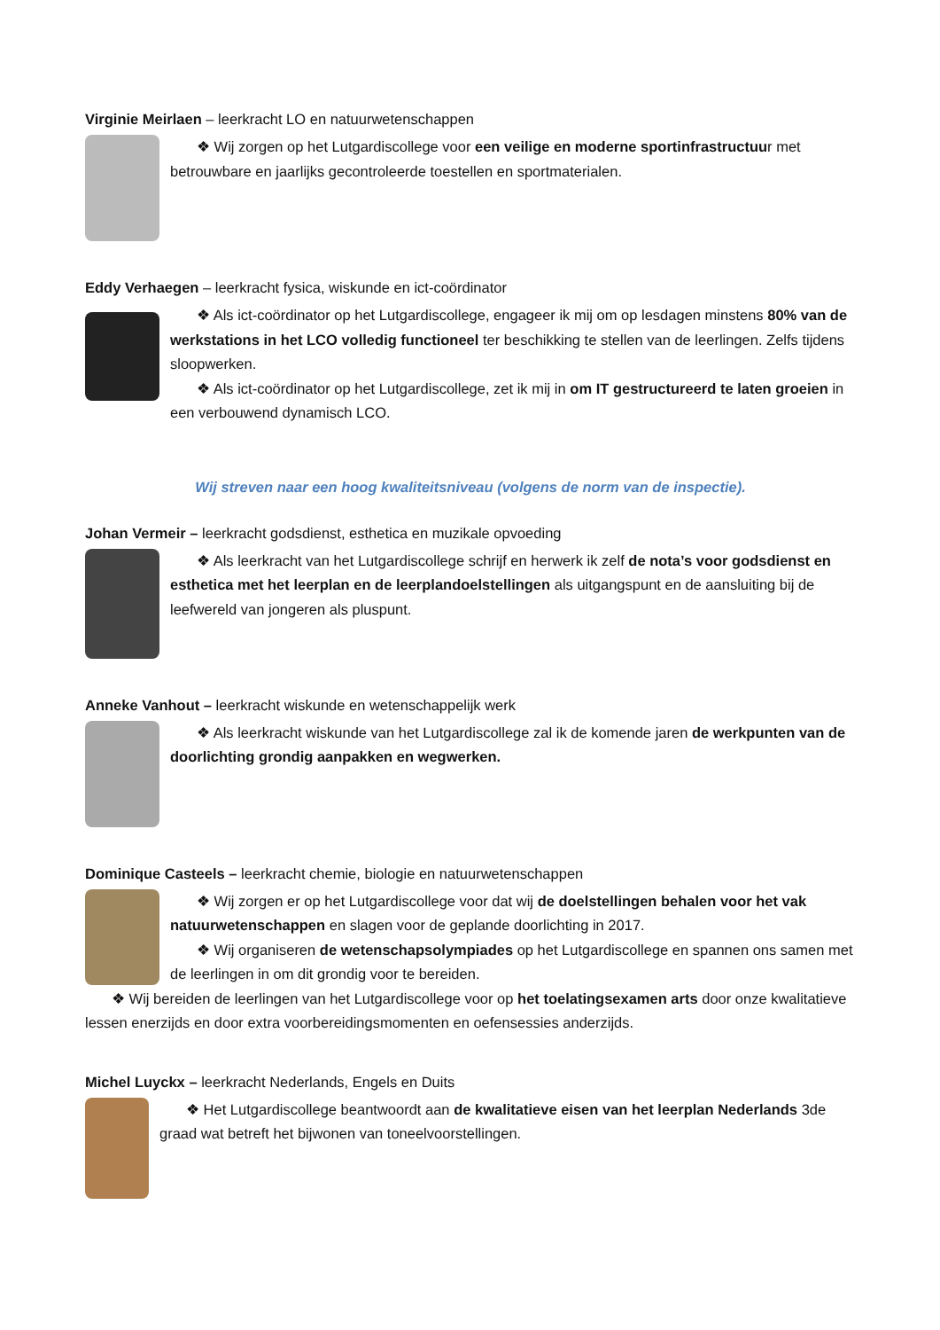Virginie Meirlaen – leerkracht LO en natuurwetenschappen
❖ Wij zorgen op het Lutgardiscollege voor een veilige en moderne sportinfrastructuur met betrouwbare en jaarlijks gecontroleerde toestellen en sportmaterialen.
Eddy Verhaegen – leerkracht fysica, wiskunde en ict-coördinator
❖ Als ict-coördinator op het Lutgardiscollege, engageer ik mij om op lesdagen minstens 80% van de werkstations in het LCO volledig functioneel ter beschikking te stellen van de leerlingen. Zelfs tijdens sloopwerken.
❖ Als ict-coördinator op het Lutgardiscollege, zet ik mij in om IT gestructureerd te laten groeien in een verbouwend dynamisch LCO.
Wij streven naar een hoog kwaliteitsniveau (volgens de norm van de inspectie).
Johan Vermeir – leerkracht godsdienst, esthetica en muzikale opvoeding
❖ Als leerkracht van het Lutgardiscollege schrijf en herwerk ik zelf de nota’s voor godsdienst en esthetica met het leerplan en de leerplandoelstellingen als uitgangspunt en de aansluiting bij de leefwereld van jongeren als pluspunt.
Anneke Vanhout – leerkracht wiskunde en wetenschappelijk werk
❖ Als leerkracht wiskunde van het Lutgardiscollege zal ik de komende jaren de werkpunten van de doorlichting grondig aanpakken en wegwerken.
Dominique Casteels – leerkracht chemie, biologie en natuurwetenschappen
❖ Wij zorgen er op het Lutgardiscollege voor dat wij de doelstellingen behalen voor het vak natuurwetenschappen en slagen voor de geplande doorlichting in 2017.
❖ Wij organiseren de wetenschapsolympiades op het Lutgardiscollege en spannen ons samen met de leerlingen in om dit grondig voor te bereiden.
❖ Wij bereiden de leerlingen van het Lutgardiscollege voor op het toelatingsexamen arts door onze kwalitatieve lessen enerzijds en door extra voorbereidingsmomenten en oefensessies anderzijds.
Michel Luyckx – leerkracht Nederlands, Engels en Duits
❖ Het Lutgardiscollege beantwoordt aan de kwalitatieve eisen van het leerplan Nederlands 3de graad wat betreft het bijwonen van toneelvoorstellingen.